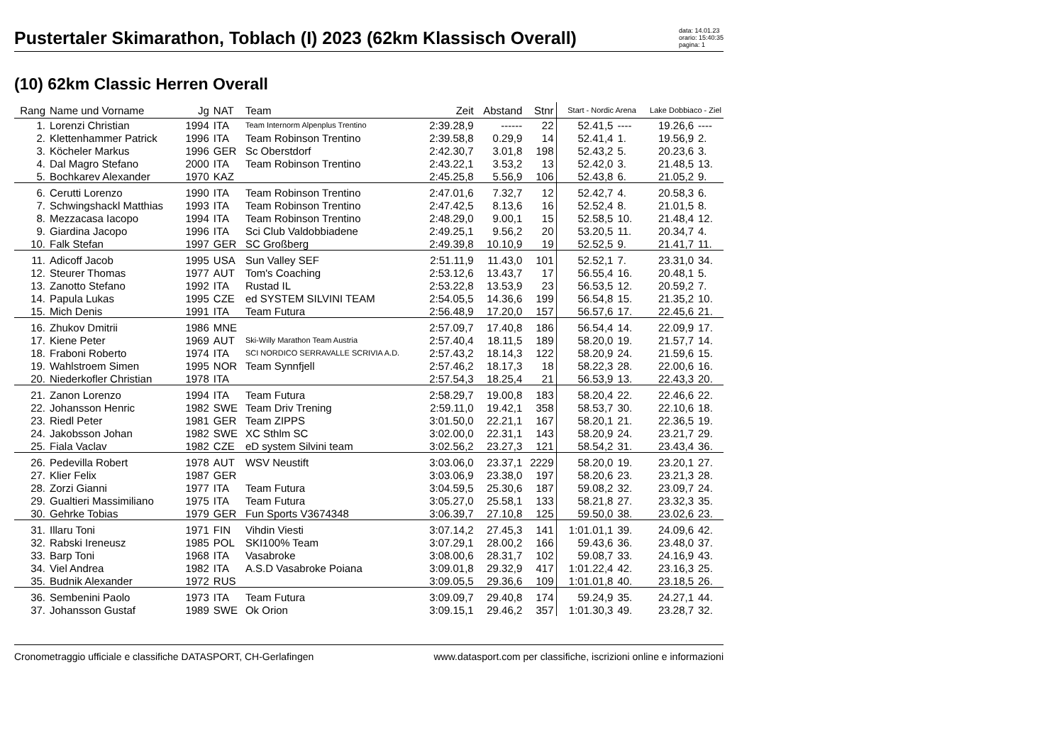Pustertaler Skimarathon, Toblach (I) 2023 (62km Klassisch Overall)
data: 14.01.23
orario: 15:40:35
pagina: 1
(10) 62km Classic Herren Overall
| Rang | Name und Vorname | Jg | NAT | Team | Zeit | Abstand | Stnr | Start - Nordic Arena | | Lake Dobbiaco - Ziel | |
| --- | --- | --- | --- | --- | --- | --- | --- | --- | --- | --- | --- |
| 1. | Lorenzi Christian | 1994 | ITA | Team Internorm Alpenplus Trentino | 2:39.28,9 | ------ | 22 | 52.41,5 | ---- | 19.26,6 | ---- |
| 2. | Klettenhammer Patrick | 1996 | ITA | Team Robinson Trentino | 2:39.58,8 | 0.29,9 | 14 | 52.41,4 | 1. | 19.56,9 | 2. |
| 3. | Köcheler Markus | 1996 | GER | Sc Oberstdorf | 2:42.30,7 | 3.01,8 | 198 | 52.43,2 | 5. | 20.23,6 | 3. |
| 4. | Dal Magro Stefano | 2000 | ITA | Team Robinson Trentino | 2:43.22,1 | 3.53,2 | 13 | 52.42,0 | 3. | 21.48,5 | 13. |
| 5. | Bochkarev Alexander | 1970 | KAZ | | 2:45.25,8 | 5.56,9 | 106 | 52.43,8 | 6. | 21.05,2 | 9. |
| 6. | Cerutti Lorenzo | 1990 | ITA | Team Robinson Trentino | 2:47.01,6 | 7.32,7 | 12 | 52.42,7 | 4. | 20.58,3 | 6. |
| 7. | Schwingshackl Matthias | 1993 | ITA | Team Robinson Trentino | 2:47.42,5 | 8.13,6 | 16 | 52.52,4 | 8. | 21.01,5 | 8. |
| 8. | Mezzacasa Iacopo | 1994 | ITA | Team Robinson Trentino | 2:48.29,0 | 9.00,1 | 15 | 52.58,5 | 10. | 21.48,4 | 12. |
| 9. | Giardina Jacopo | 1996 | ITA | Sci Club Valdobbiadene | 2:49.25,1 | 9.56,2 | 20 | 53.20,5 | 11. | 20.34,7 | 4. |
| 10. | Falk Stefan | 1997 | GER | SC Großberg | 2:49.39,8 | 10.10,9 | 19 | 52.52,5 | 9. | 21.41,7 | 11. |
| 11. | Adicoff Jacob | 1995 | USA | Sun Valley SEF | 2:51.11,9 | 11.43,0 | 101 | 52.52,1 | 7. | 23.31,0 | 34. |
| 12. | Steurer Thomas | 1977 | AUT | Tom's Coaching | 2:53.12,6 | 13.43,7 | 17 | 56.55,4 | 16. | 20.48,1 | 5. |
| 13. | Zanotto Stefano | 1992 | ITA | Rustad IL | 2:53.22,8 | 13.53,9 | 23 | 56.53,5 | 12. | 20.59,2 | 7. |
| 14. | Papula Lukas | 1995 | CZE | ed SYSTEM SILVINI TEAM | 2:54.05,5 | 14.36,6 | 199 | 56.54,8 | 15. | 21.35,2 | 10. |
| 15. | Mich Denis | 1991 | ITA | Team Futura | 2:56.48,9 | 17.20,0 | 157 | 56.57,6 | 17. | 22.45,6 | 21. |
| 16. | Zhukov Dmitrii | 1986 | MNE | | 2:57.09,7 | 17.40,8 | 186 | 56.54,4 | 14. | 22.09,9 | 17. |
| 17. | Kiene Peter | 1969 | AUT | Ski-Willy Marathon Team Austria | 2:57.40,4 | 18.11,5 | 189 | 58.20,0 | 19. | 21.57,7 | 14. |
| 18. | Fraboni Roberto | 1974 | ITA | SCI NORDICO SERRAVALLE SCRIVIA A.D. | 2:57.43,2 | 18.14,3 | 122 | 58.20,9 | 24. | 21.59,6 | 15. |
| 19. | Wahlstroem Simen | 1995 | NOR | Team Synnfjell | 2:57.46,2 | 18.17,3 | 18 | 58.22,3 | 28. | 22.00,6 | 16. |
| 20. | Niederkofler Christian | 1978 | ITA | | 2:57.54,3 | 18.25,4 | 21 | 56.53,9 | 13. | 22.43,3 | 20. |
| 21. | Zanon Lorenzo | 1994 | ITA | Team Futura | 2:58.29,7 | 19.00,8 | 183 | 58.20,4 | 22. | 22.46,6 | 22. |
| 22. | Johansson Henric | 1982 | SWE | Team Driv Trening | 2:59.11,0 | 19.42,1 | 358 | 58.53,7 | 30. | 22.10,6 | 18. |
| 23. | Riedl Peter | 1981 | GER | Team ZIPPS | 3:01.50,0 | 22.21,1 | 167 | 58.20,1 | 21. | 22.36,5 | 19. |
| 24. | Jakobsson Johan | 1982 | SWE | XC Sthlm SC | 3:02.00,0 | 22.31,1 | 143 | 58.20,9 | 24. | 23.21,7 | 29. |
| 25. | Fiala Vaclav | 1982 | CZE | eD system Silvini team | 3:02.56,2 | 23.27,3 | 121 | 58.54,2 | 31. | 23.43,4 | 36. |
| 26. | Pedevilla Robert | 1978 | AUT | WSV Neustift | 3:03.06,0 | 23.37,1 | 2229 | 58.20,0 | 19. | 23.20,1 | 27. |
| 27. | Klier Felix | 1987 | GER | | 3:03.06,9 | 23.38,0 | 197 | 58.20,6 | 23. | 23.21,3 | 28. |
| 28. | Zorzi Gianni | 1977 | ITA | Team Futura | 3:04.59,5 | 25.30,6 | 187 | 59.08,2 | 32. | 23.09,7 | 24. |
| 29. | Gualtieri Massimiliano | 1975 | ITA | Team Futura | 3:05.27,0 | 25.58,1 | 133 | 58.21,8 | 27. | 23.32,3 | 35. |
| 30. | Gehrke Tobias | 1979 | GER | Fun Sports V3674348 | 3:06.39,7 | 27.10,8 | 125 | 59.50,0 | 38. | 23.02,6 | 23. |
| 31. | Illaru Toni | 1971 | FIN | Vihdin Viesti | 3:07.14,2 | 27.45,3 | 141 | 1:01.01,1 | 39. | 24.09,6 | 42. |
| 32. | Rabski Ireneusz | 1985 | POL | SKI100% Team | 3:07.29,1 | 28.00,2 | 166 | 59.43,6 | 36. | 23.48,0 | 37. |
| 33. | Barp Toni | 1968 | ITA | Vasabroke | 3:08.00,6 | 28.31,7 | 102 | 59.08,7 | 33. | 24.16,9 | 43. |
| 34. | Viel Andrea | 1982 | ITA | A.S.D Vasabroke Poiana | 3:09.01,8 | 29.32,9 | 417 | 1:01.22,4 | 42. | 23.16,3 | 25. |
| 35. | Budnik Alexander | 1972 | RUS | | 3:09.05,5 | 29.36,6 | 109 | 1:01.01,8 | 40. | 23.18,5 | 26. |
| 36. | Sembenini Paolo | 1973 | ITA | Team Futura | 3:09.09,7 | 29.40,8 | 174 | 59.24,9 | 35. | 24.27,1 | 44. |
| 37. | Johansson Gustaf | 1989 | SWE | Ok Orion | 3:09.15,1 | 29.46,2 | 357 | 1:01.30,3 | 49. | 23.28,7 | 32. |
Cronometraggio ufficiale e classifiche DATASPORT, CH-Gerlafingen www.datasport.com per classifiche, iscrizioni online e informazioni